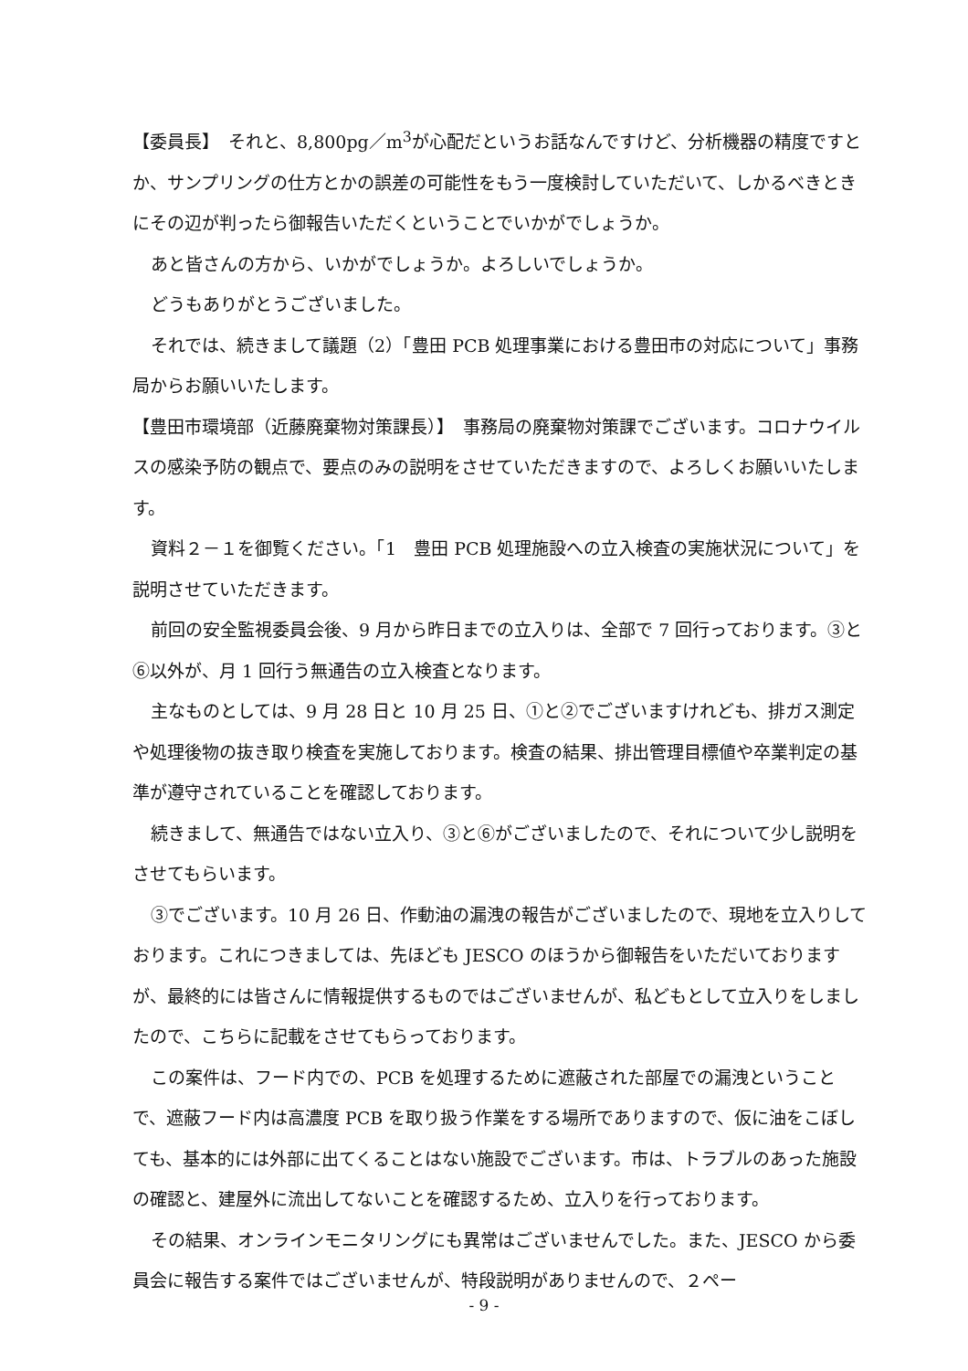【委員長】　それと、8,800pg／m<sup>3</sup>が心配だというお話なんですけど、分析機器の精度ですとか、サンプリングの仕方とかの誤差の可能性をもう一度検討していただいて、しかるべきときにその辺が判ったら御報告いただくということでいかがでしょうか。
あと皆さんの方から、いかがでしょうか。よろしいでしょうか。
どうもありがとうございました。
それでは、続きまして議題（2）「豊田 PCB 処理事業における豊田市の対応について」事務局からお願いいたします。
【豊田市環境部（近藤廃棄物対策課長）】　事務局の廃棄物対策課でございます。コロナウイルスの感染予防の観点で、要点のみの説明をさせていただきますので、よろしくお願いいたします。
資料２－１を御覧ください。「1　豊田 PCB 処理施設への立入検査の実施状況について」を説明させていただきます。
前回の安全監視委員会後、9 月から昨日までの立入りは、全部で 7 回行っております。③と⑥以外が、月 1 回行う無通告の立入検査となります。
主なものとしては、9 月 28 日と 10 月 25 日、①と②でございますけれども、排ガス測定や処理後物の抜き取り検査を実施しております。検査の結果、排出管理目標値や卒業判定の基準が遵守されていることを確認しております。
続きまして、無通告ではない立入り、③と⑥がございましたので、それについて少し説明をさせてもらいます。
③でございます。10 月 26 日、作動油の漏洩の報告がございましたので、現地を立入りしております。これにつきましては、先ほども JESCO のほうから御報告をいただいておりますが、最終的には皆さんに情報提供するものではございませんが、私どもとして立入りをしましたので、こちらに記載をさせてもらっております。
この案件は、フード内での、PCB を処理するために遮蔽された部屋での漏洩ということで、遮蔽フード内は高濃度 PCB を取り扱う作業をする場所でありますので、仮に油をこぼしても、基本的には外部に出てくることはない施設でございます。市は、トラブルのあった施設の確認と、建屋外に流出してないことを確認するため、立入りを行っております。
その結果、オンラインモニタリングにも異常はございませんでした。また、JESCO から委員会に報告する案件ではございませんが、特段説明がありませんので、２ペー
- 9 -